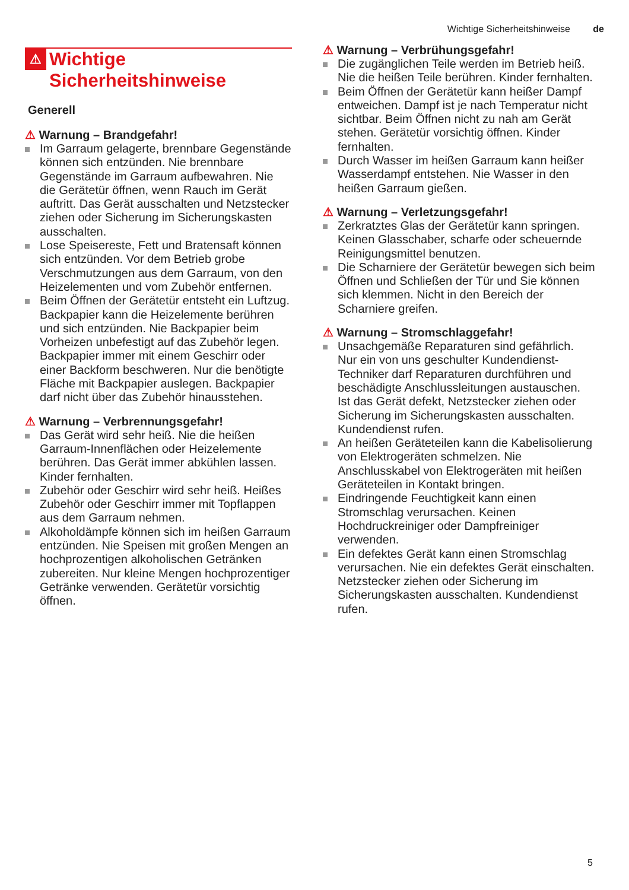Wichtige Sicherheitshinweise de
⚠ Wichtige
Sicherheitshinweise
Generell
⚠ Warnung – Brandgefahr!
Im Garraum gelagerte, brennbare Gegenstände können sich entzünden. Nie brennbare Gegenstände im Garraum aufbewahren. Nie die Gerätetür öffnen, wenn Rauch im Gerät auftritt. Das Gerät ausschalten und Netzstecker ziehen oder Sicherung im Sicherungskasten ausschalten.
Lose Speisereste, Fett und Bratensaft können sich entzünden. Vor dem Betrieb grobe Verschmutzungen aus dem Garraum, von den Heizelementen und vom Zubehör entfernen.
Beim Öffnen der Gerätetür entsteht ein Luftzug. Backpapier kann die Heizelemente berühren und sich entzünden. Nie Backpapier beim Vorheizen unbefestigt auf das Zubehör legen. Backpapier immer mit einem Geschirr oder einer Backform beschweren. Nur die benötigte Fläche mit Backpapier auslegen. Backpapier darf nicht über das Zubehör hinausstehen.
⚠ Warnung – Verbrennungsgefahr!
Das Gerät wird sehr heiß. Nie die heißen Garraum-Innenflächen oder Heizelemente berühren. Das Gerät immer abkühlen lassen. Kinder fernhalten.
Zubehör oder Geschirr wird sehr heiß. Heißes Zubehör oder Geschirr immer mit Topflappen aus dem Garraum nehmen.
Alkoholdämpfe können sich im heißen Garraum entzünden. Nie Speisen mit großen Mengen an hochprozentigen alkoholischen Getränken zubereiten. Nur kleine Mengen hochprozentiger Getränke verwenden. Gerätetür vorsichtig öffnen.
⚠ Warnung – Verbrühungsgefahr!
Die zugänglichen Teile werden im Betrieb heiß. Nie die heißen Teile berühren. Kinder fernhalten.
Beim Öffnen der Gerätetür kann heißer Dampf entweichen. Dampf ist je nach Temperatur nicht sichtbar. Beim Öffnen nicht zu nah am Gerät stehen. Gerätetür vorsichtig öffnen. Kinder fernhalten.
Durch Wasser im heißen Garraum kann heißer Wasserdampf entstehen. Nie Wasser in den heißen Garraum gießen.
⚠ Warnung – Verletzungsgefahr!
Zerkratztes Glas der Gerätetür kann springen. Keinen Glasschaber, scharfe oder scheuernde Reinigungsmittel benutzen.
Die Scharniere der Gerätetür bewegen sich beim Öffnen und Schließen der Tür und Sie können sich klemmen. Nicht in den Bereich der Scharniere greifen.
⚠ Warnung – Stromschlaggefahr!
Unsachgemäße Reparaturen sind gefährlich. Nur ein von uns geschulter Kundendienst-Techniker darf Reparaturen durchführen und beschädigte Anschlussleitungen austauschen. Ist das Gerät defekt, Netzstecker ziehen oder Sicherung im Sicherungskasten ausschalten. Kundendienst rufen.
An heißen Geräteteilen kann die Kabelisolierung von Elektrogeräten schmelzen. Nie Anschlusskabel von Elektrogeräten mit heißen Geräteteilen in Kontakt bringen.
Eindringende Feuchtigkeit kann einen Stromschlag verursachen. Keinen Hochdruckreiniger oder Dampfreiniger verwenden.
Ein defektes Gerät kann einen Stromschlag verursachen. Nie ein defektes Gerät einschalten. Netzstecker ziehen oder Sicherung im Sicherungskasten ausschalten. Kundendienst rufen.
5